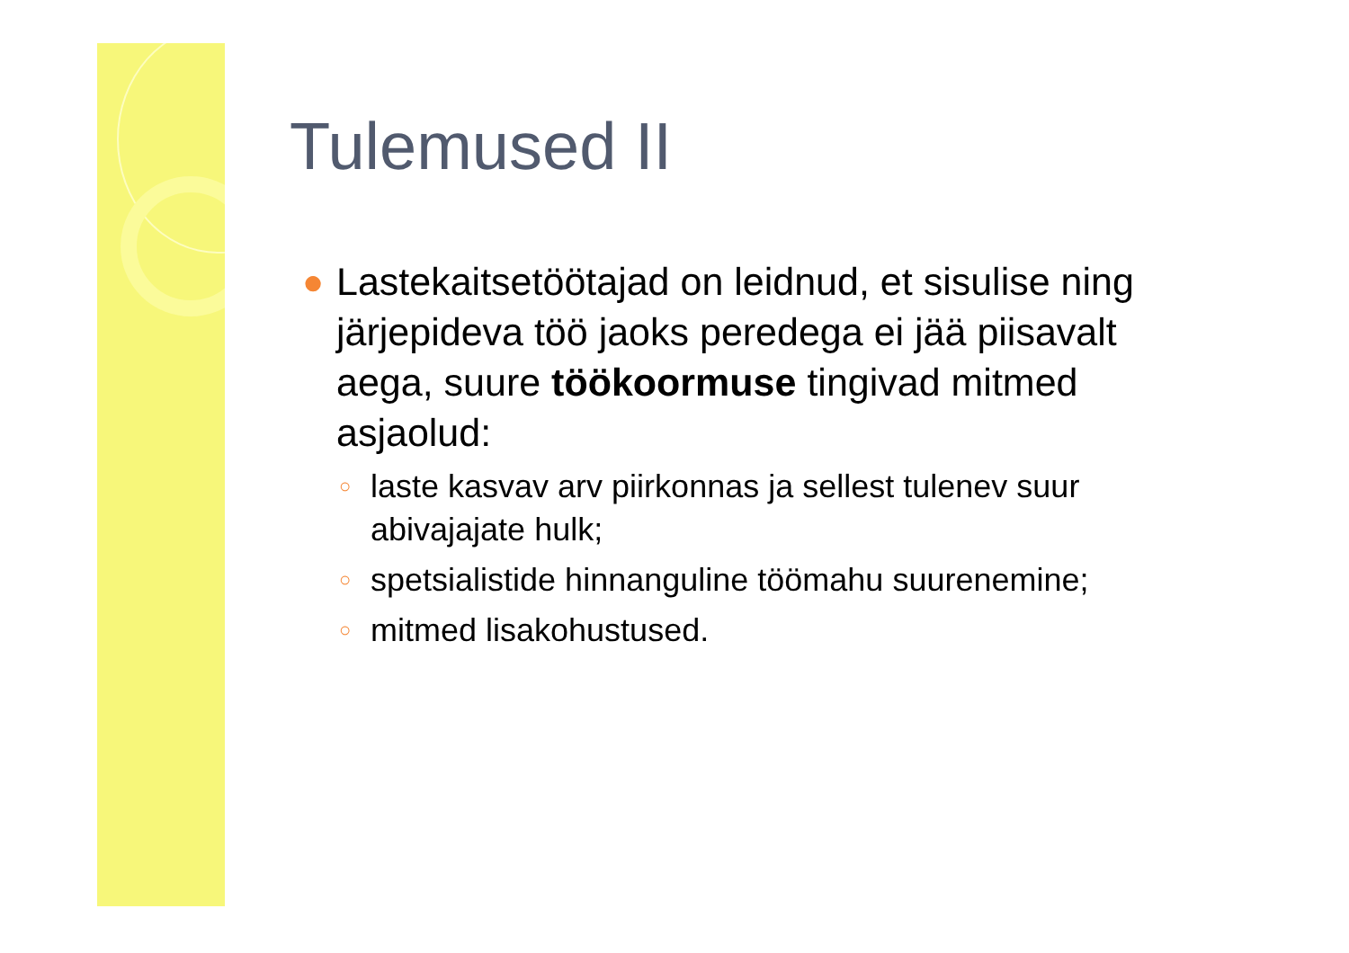Tulemused II
● Lastekaitsetöötajad on leidnud, et sisulise ning järjepideva töö jaoks peredega ei jää piisavalt aega, suure töökoormuse tingivad mitmed asjaolud:
○ laste kasvav arv piirkonnas ja sellest tulenev suur abivajajate hulk;
○ spetsialistide hinnanguline töömahu suurenemine;
○ mitmed lisakohustused.